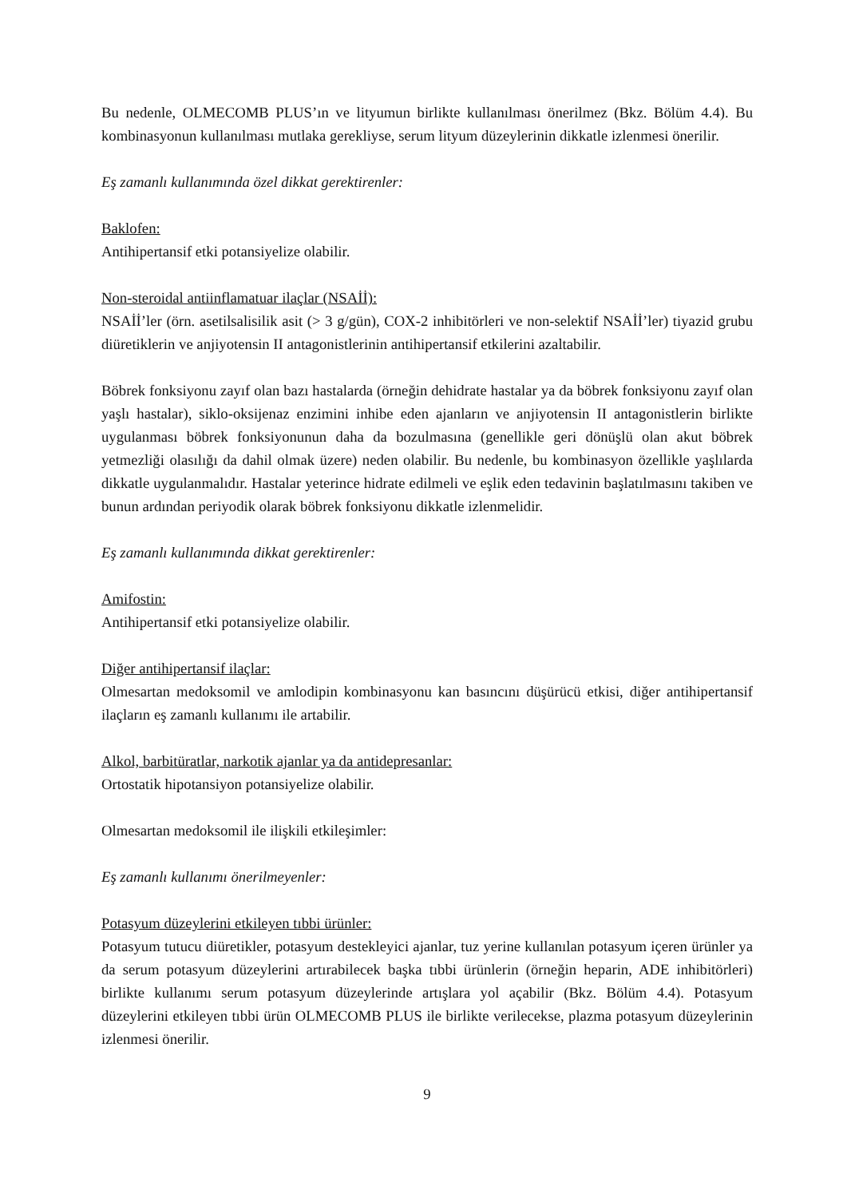Bu nedenle, OLMECOMB PLUS’ın ve lityumun birlikte kullanılması önerilmez (Bkz. Bölüm 4.4). Bu kombinasyonun kullanılması mutlaka gerekliyse, serum lityum düzeylerinin dikkatle izlenmesi önerilir.
Eş zamanlı kullanımında özel dikkat gerektirenler:
Baklofen:
Antihipertansif etki potansiyelize olabilir.
Non-steroidal antiinflamatuar ilaçlar (NSAİİ):
NSAİİ’ler (örn. asetilsalisilik asit (> 3 g/gün), COX-2 inhibitörleri ve non-selektif NSAİİ’ler) tiyazid grubu diüretiklerin ve anjiyotensin II antagonistlerinin antihipertansif etkilerini azaltabilir.
Böbrek fonksiyonu zayıf olan bazı hastalarda (örneğin dehidrate hastalar ya da böbrek fonksiyonu zayıf olan yaşlı hastalar), siklo-oksijenaz enzimini inhibe eden ajanların ve anjiyotensin II antagonistlerin birlikte uygulanması böbrek fonksiyonunun daha da bozulmasına (genellikle geri dönüşlü olan akut böbrek yetmezliği olasılığı da dahil olmak üzere) neden olabilir. Bu nedenle, bu kombinasyon özellikle yaşlılarda dikkatle uygulanmalıdır. Hastalar yeterince hidrate edilmeli ve eşlik eden tedavinin başlatılmasını takiben ve bunun ardından periyodik olarak böbrek fonksiyonu dikkatle izlenmelidir.
Eş zamanlı kullanımında dikkat gerektirenler:
Amifostin:
Antihipertansif etki potansiyelize olabilir.
Diğer antihipertansif ilaçlar:
Olmesartan medoksomil ve amlodipin kombinasyonu kan basıncını düşürücü etkisi, diğer antihipertansif ilaçların eş zamanlı kullanımı ile artabilir.
Alkol, barbitüratlar, narkotik ajanlar ya da antidepresanlar:
Ortostatik hipotansiyon potansiyelize olabilir.
Olmesartan medoksomil ile ilişkili etkileşimler:
Eş zamanlı kullanımı önerilmeyenler:
Potasyum düzeylerini etkileyen tıbbi ürünler:
Potasyum tutucu diüretikler, potasyum destekleyici ajanlar, tuz yerine kullanılan potasyum içeren ürünler ya da serum potasyum düzeylerini artırabilecek başka tıbbi ürünlerin (örneğin heparin, ADE inhibitörleri) birlikte kullanımı serum potasyum düzeylerinde artışlara yol açabilir (Bkz. Bölüm 4.4). Potasyum düzeylerini etkileyen tıbbi ürün OLMECOMB PLUS ile birlikte verilecekse, plazma potasyum düzeylerinin izlenmesi önerilir.
9